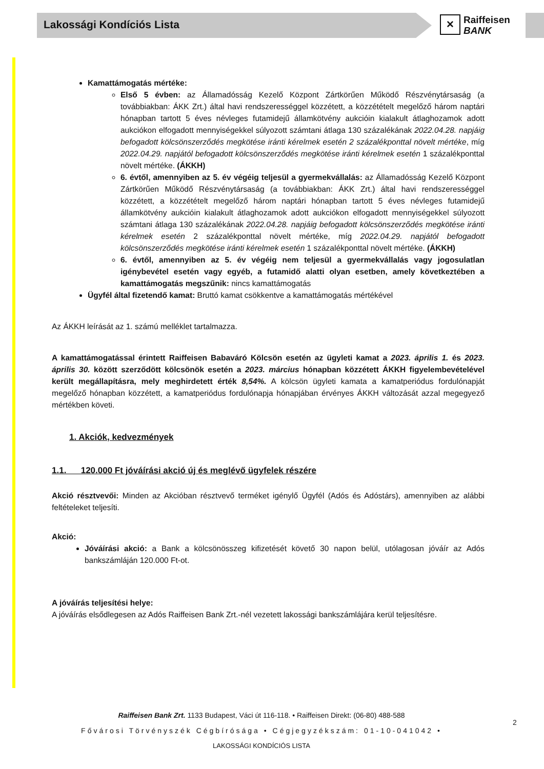Lakossági Kondíciós Lista
✕
Raiffeisen
BANK
Kamattámogatás mértéke:
Első 5 évben: az Államadósság Kezelő Központ Zártkörűen Működő Részvénytársaság (a továbbiakban: ÁKK Zrt.) által havi rendszerességgel közzétett, a közzétételt megelőző három naptári hónapban tartott 5 éves névleges futamidejű államkötvény aukcióin kialakult átlaghozamok adott aukciókon elfogadott mennyiségekkel súlyozott számtani átlaga 130 százalékának 2022.04.28. napjáig befogadott kölcsönszerződés megkötése iránti kérelmek esetén 2 százalékponttal növelt mértéke, míg 2022.04.29. napjától befogadott kölcsönszerződés megkötése iránti kérelmek esetén 1 százalékponttal növelt mértéke. (ÁKKH)
6. évtől, amennyiben az 5. év végéig teljesül a gyermekvállalás: az Államadósság Kezelő Központ Zártkörűen Működő Részvénytársaság (a továbbiakban: ÁKK Zrt.) által havi rendszerességgel közzétett, a közzétételt megelőző három naptári hónapban tartott 5 éves névleges futamidejű államkötvény aukcióin kialakult átlaghozamok adott aukciókon elfogadott mennyiségekkel súlyozott számtani átlaga 130 százalékának 2022.04.28. napjáig befogadott kölcsönszerződés megkötése iránti kérelmek esetén 2 százalékponttal növelt mértéke, míg 2022.04.29. napjától befogadott kölcsönszerződés megkötése iránti kérelmek esetén 1 százalékponttal növelt mértéke. (ÁKKH)
6. évtől, amennyiben az 5. év végéig nem teljesül a gyermekvállalás vagy jogosulatlan igénybevétel esetén vagy egyéb, a futamidő alatti olyan esetben, amely következtében a kamattámogatás megszűnik: nincs kamattámogatás
Ügyfél által fizetendő kamat: Bruttó kamat csökkentve a kamattámogatás mértékével
Az ÁKKH leírását az 1. számú melléklet tartalmazza.
A kamattámogatással érintett Raiffeisen Babaváró Kölcsön esetén az ügyleti kamat a 2023. április 1. és 2023. április 30. között szerződött kölcsönök esetén a 2023. március hónapban közzétett ÁKKH figyelembevételével került megállapításra, mely meghirdetett érték 8,54%. A kölcsön ügyleti kamata a kamatperiódus fordulónapját megelőző hónapban közzétett, a kamatperiódus fordulónapja hónapjában érvényes ÁKKH változását azzal megegyező mértékben követi.
1. Akciók, kedvezmények
1.1. 120.000 Ft jóváírási akció új és meglévő ügyfelek részére
Akció résztvevői: Minden az Akcióban résztvevő terméket igénylő Ügyfél (Adós és Adóstárs), amennyiben az alábbi feltételeket teljesíti.
Akció:
Jóváírási akció: a Bank a kölcsönösszeg kifizetését követő 30 napon belül, utólagosan jóváír az Adós bankszámláján 120.000 Ft-ot.
A jóváírás teljesítési helye:
A jóváírás elsődlegesen az Adós Raiffeisen Bank Zrt.-nél vezetett lakossági bankszámlájára kerül teljesítésre.
Raiffeisen Bank Zrt. 1133 Budapest, Váci út 116-118. • Raiffeisen Direkt: (06-80) 488-588
Fővárosi Törvényszék Cégbírósága • Cégjegyzékszám: 01-10-041042 •
LAKOSSÁGI KONDÍCIÓS LISTA
2